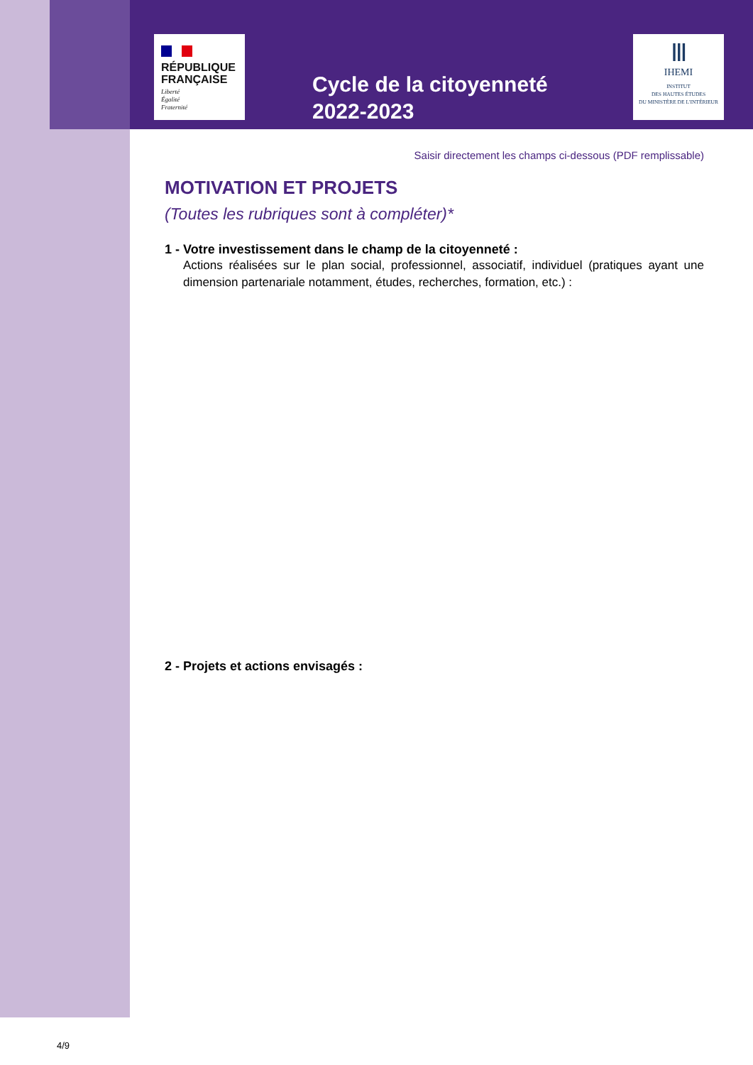RÉPUBLIQUE
FRANÇAISE
Liberté
Égalité
Fraternité
Ⅲ
IHEMI
INSTITUT
DES HAUTES ÉTUDES
DU MINISTÈRE DE L'INTÉRIEUR
Cycle de la citoyenneté
2022-2023
Saisir directement les champs ci-dessous (PDF remplissable)
MOTIVATION ET PROJETS
(Toutes les rubriques sont à compléter)*
1 - Votre investissement dans le champ de la citoyenneté :
Actions réalisées sur le plan social, professionnel, associatif, individuel (pratiques ayant une dimension partenariale notamment, études, recherches, formation, etc.) :
2 - Projets et actions envisagés :
4/9